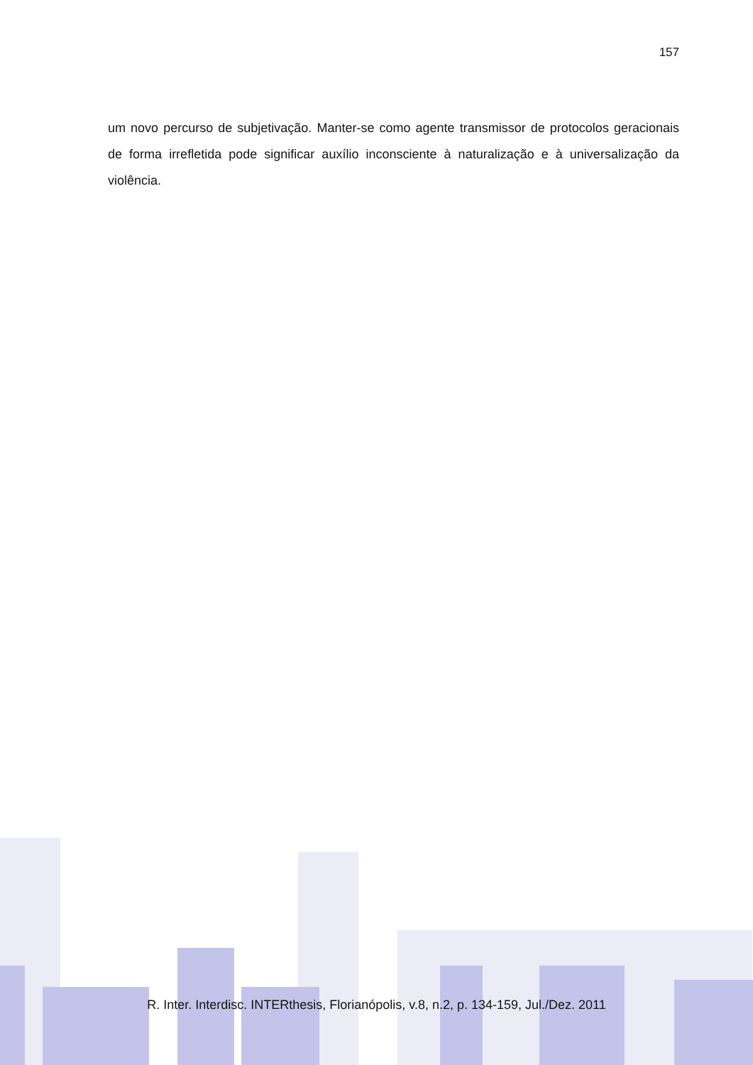157
um novo percurso de subjetivação. Manter-se como agente transmissor de protocolos geracionais de forma irrefletida pode significar auxílio inconsciente à naturalização e à universalização da violência.
R. Inter. Interdisc. INTERthesis, Florianópolis, v.8, n.2, p. 134-159, Jul./Dez. 2011